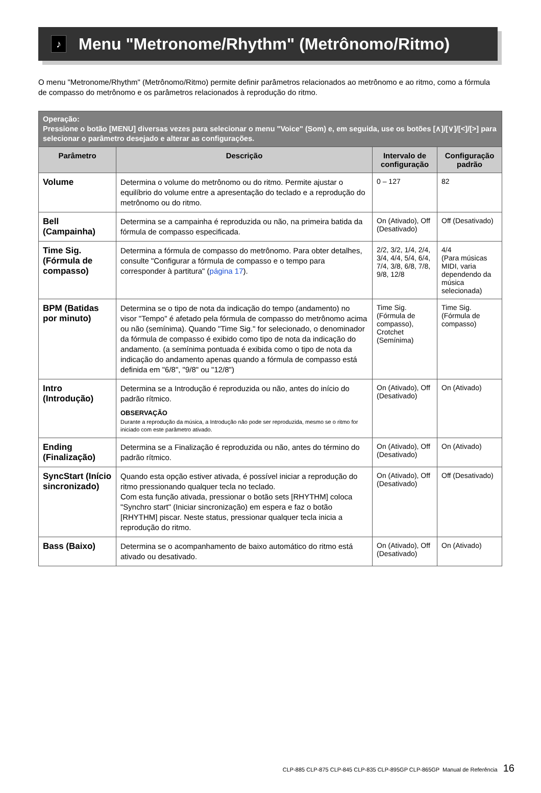♪ Menu "Metronome/Rhythm" (Metrônomo/Ritmo)
O menu "Metronome/Rhythm" (Metrônomo/Ritmo) permite definir parâmetros relacionados ao metrônomo e ao ritmo, como a fórmula de compasso do metrônomo e os parâmetros relacionados à reprodução do ritmo.
| Operação: Pressione o botão [MENU] diversas vezes para selecionar o menu "Voice" (Som) e, em seguida, use os botões [∧]/[∨]/[<]/[>] para selecionar o parâmetro desejado e alterar as configurações. | | | |
| --- | --- | --- | --- |
| Parâmetro | Descrição | Intervalo de configuração | Configuração padrão |
| Volume | Determina o volume do metrônomo ou do ritmo. Permite ajustar o equilíbrio do volume entre a apresentação do teclado e a reprodução do metrônomo ou do ritmo. | 0 – 127 | 82 |
| Bell (Campainha) | Determina se a campainha é reproduzida ou não, na primeira batida da fórmula de compasso especificada. | On (Ativado), Off (Desativado) | Off (Desativado) |
| Time Sig. (Fórmula de compasso) | Determina a fórmula de compasso do metrônomo. Para obter detalhes, consulte "Configurar a fórmula de compasso e o tempo para corresponder à partitura" ( página 17 ). | 2/2, 3/2, 1/4, 2/4, 3/4, 4/4, 5/4, 6/4, 7/4, 3/8, 6/8, 7/8, 9/8, 12/8 | 4/4 (Para músicas MIDI, varia dependendo da música selecionada) |
| BPM (Batidas por minuto) | Determina se o tipo de nota da indicação do tempo (andamento) no visor "Tempo" é afetado pela fórmula de compasso do metrônomo acima ou não (semínima). Quando "Time Sig." for selecionado, o denominador da fórmula de compasso é exibido como tipo de nota da indicação do andamento. (a semínima pontuada é exibida como o tipo de nota da indicação do andamento apenas quando a fórmula de compasso está definida em "6/8", "9/8" ou "12/8") | Time Sig. (Fórmula de compasso), Crotchet (Semínima) | Time Sig. (Fórmula de compasso) |
| Intro (Introdução) | Determina se a Introdução é reproduzida ou não, antes do início do padrão rítmico. OBSERVAÇÃO Durante a reprodução da música, a Introdução não pode ser reproduzida, mesmo se o ritmo for iniciado com este parâmetro ativado. | On (Ativado), Off (Desativado) | On (Ativado) |
| Ending (Finalização) | Determina se a Finalização é reproduzida ou não, antes do término do padrão rítmico. | On (Ativado), Off (Desativado) | On (Ativado) |
| SyncStart (Início sincronizado) | Quando esta opção estiver ativada, é possível iniciar a reprodução do ritmo pressionando qualquer tecla no teclado. Com esta função ativada, pressionar o botão sets [RHYTHM] coloca "Synchro start" (Iniciar sincronização) em espera e faz o botão [RHYTHM] piscar. Neste status, pressionar qualquer tecla inicia a reprodução do ritmo. | On (Ativado), Off (Desativado) | Off (Desativado) |
| Bass (Baixo) | Determina se o acompanhamento de baixo automático do ritmo está ativado ou desativado. | On (Ativado), Off (Desativado) | On (Ativado) |
CLP-885 CLP-875 CLP-845 CLP-835 CLP-895GP CLP-865GP Manual de Referência 16